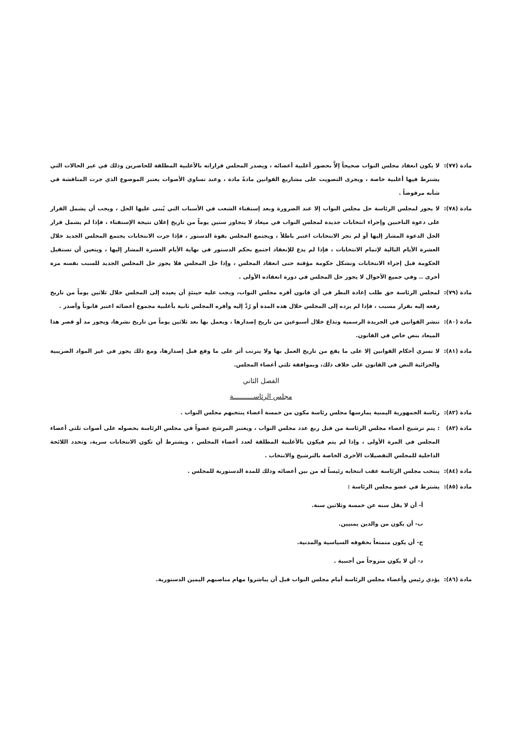مادة (٧٧): لا يكون انعقاد مجلس النواب صحيحاً إلاَّ بحضور أغلبية أعضائه ، ويصدر المجلس قراراته بالأغلبية المطلقة للحاضرين وذلك في غير الحالات التي يشترط فيها أغلبية خاصة ، ويجرى التصويت على مشاريع القوانين مادةً مادة ، وعند تساوي الأصوات يعتبر الموضوع الذي جرت المناقشة في شأنه مرفوضاً .
مادة (٧٨): لا يجوز لمجلس الرئاسة حل مجلس النواب إلا عند الضرورة وبعد إستفتاء الشعب في الأسباب التي يُبنى عليها الحل ، ويجب أن يشمل القرار على دعوة الناخبين وإجراء انتخابات جديدة لمجلس النواب في ميعاد لا يتجاوز ستين يوماً من تاريخ إعلان نتيجة الإستفتاء ، فإذا لم يشمل قرار الحل الدعوة المشار إليها أو لم تجر الانتخابات اعتبر باطلاً ، ويجتمع المجلس بقوة الدستور ، فإذا جرت الانتخابات يجتمع المجلس الجديد خلال العشرة الأيام التالية لإتمام الانتخابات ، فإذا لم يدع للإنعقاد اجتمع بحكم الدستور في نهاية الأيام العشرة المشار إليها ، ويتعين أن تستقيل الحكومة قبل إجراء الانتخابات وتشكل حكومة مؤقتة حتى انعقاد المجلس ، وإذا حل المجلس فلا يجوز حل المجلس الجديد للسبب نفسه مرة أخرى .. وفي جميع الأحوال لا يجوز حل المجلس في دورة انعقاده الأولى .
مادة (٧٩): لمجلس الرئاسة حق طلب إعادة النظر في أي قانون أقره مجلس النواب، ويجب عليه حينئذٍ أن يعيده إلى المجلس خلال ثلاثين يوماً من تاريخ رفعه إليه بقرار مسبب ، فإذا لم يرده إلى المجلس خلال هذه المدة أو رُدَّ إليه وأقره المجلس ثانية بأغلبية مجموع أعضائه اعتبر قانوناً وأصدر .
مادة (٨٠): تنشر القوانين في الجريدة الرسمية وتذاع خلال أسبوعين من تاريخ إصدارها ، ويعمل بها بعد ثلاثين يوماً من تاريخ نشرها، ويجوز مد أو قصر هذا الميعاد بنص خاص في القانون.
مادة (٨١): لا تسري أحكام القوانين إلا على ما يقع من تاريخ العمل بها ولا يترتب أثر على ما وقع قبل إصدارها، ومع ذلك يجوز في غير المواد الضريبية والجزائية النص في القانون على خلاف ذلك، وبموافقة ثلثي أعضاء المجلس.
الفصل الثاني
مجلس الرئاســــــــــة
مادة (٨٢): رئاسة الجمهورية اليمنية يمارسها مجلس رئاسة مكون من خمسة أعضاء ينتخبهم مجلس النواب .
مادة (٨٣) : يتم ترشيح أعضاء مجلس الرئاسة من قبل ربع عدد مجلس النواب ، ويعتبر المرشح عضواً في مجلس الرئاسة بحصوله على أصوات ثلثي أعضاء المجلس في المرة الأولى ، وإذا لم يتم فيكون بالأغلبية المطلقة لعدد أعضاء المجلس ، ويشترط أن تكون الانتخابات سرية، وتحدد اللائحة الداخلية للمجلس التفصيلات الأخرى الخاصة بالترشيح والانتخاب .
مادة (٨٤): ينتخب مجلس الرئاسة عقب انتخابه رئيساً له من بين أعضائه وذلك للمدة الدستورية للمجلس .
مادة (٨٥): يشترط في عضو مجلس الرئاسة :
أ- أن لا يقل سنه عن خمسة وثلاثين سنة.
ب- أن يكون من والدين يمنيين.
ج- أن يكون متمتعاً بحقوقه السياسية والمدنية.
د- أن لا يكون متزوجاً من أجنبية .
مادة (٨٦): يؤدي رئيس وأعضاء مجلس الرئاسة أمام مجلس النواب قبل أن يباشروا مهام مناصبهم اليمين الدستورية.